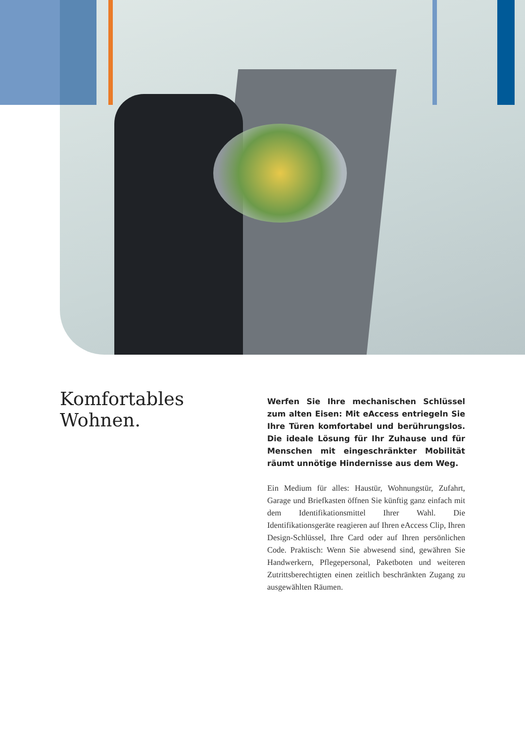Komfortables Wohnen.
Werfen Sie Ihre mechanischen Schlüssel zum alten Eisen: Mit eAccess entriegeln Sie Ihre Türen komfortabel und berührungslos. Die ideale Lösung für Ihr Zuhause und für Menschen mit eingeschränkter Mobilität räumt unnötige Hindernisse aus dem Weg.
Ein Medium für alles: Haustür, Wohnungstür, Zufahrt, Garage und Briefkasten öffnen Sie künftig ganz einfach mit dem Identifikationsmittel Ihrer Wahl. Die Identifikationsgeräte reagieren auf Ihren eAccess Clip, Ihren Design-Schlüssel, Ihre Card oder auf Ihren persönlichen Code. Praktisch: Wenn Sie abwesend sind, gewähren Sie Handwerkern, Pflegepersonal, Paketboten und weiteren Zutrittsberechtigten einen zeitlich beschränkten Zugang zu ausgewählten Räumen.